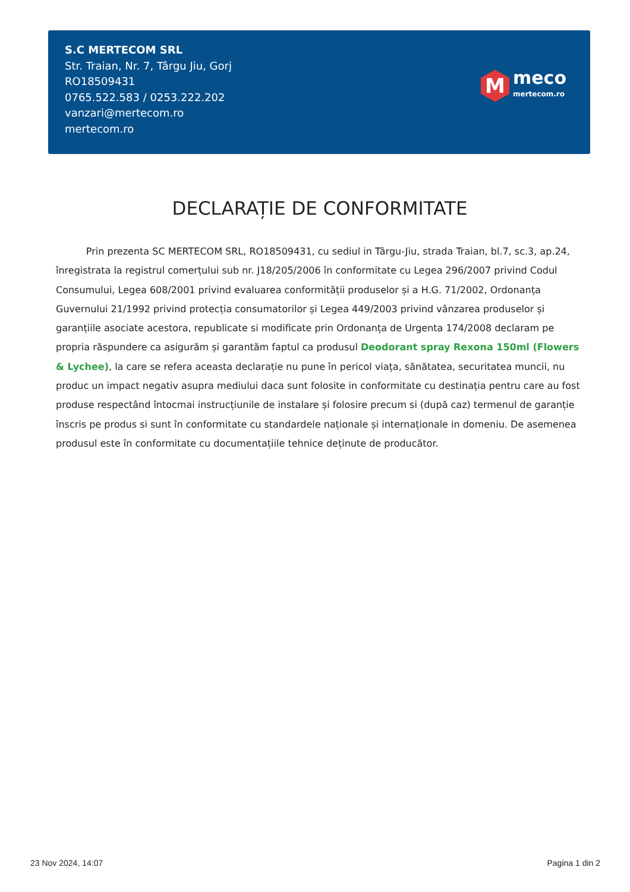S.C MERTECOM SRL
Str. Traian, Nr. 7, Târgu Jiu, Gorj
RO18509431
0765.522.583 / 0253.222.202
vanzari@mertecom.ro
mertecom.ro
M
meco
mertecom.ro
DECLARAȚIE DE CONFORMITATE
Prin prezenta SC MERTECOM SRL, RO18509431, cu sediul in Târgu-Jiu, strada Traian, bl.7, sc.3, ap.24, înregistrata la registrul comerțului sub nr. J18/205/2006 în conformitate cu Legea 296/2007 privind Codul Consumului, Legea 608/2001 privind evaluarea conformității produselor și a H.G. 71/2002, Ordonanța Guvernului 21/1992 privind protecția consumatorilor și Legea 449/2003 privind vânzarea produselor și garanțiile asociate acestora, republicate si modificate prin Ordonanța de Urgenta 174/2008 declaram pe propria răspundere ca asigurăm și garantăm faptul ca produsul Deodorant spray Rexona 150ml (Flowers & Lychee), la care se refera aceasta declarație nu pune în pericol viața, sănătatea, securitatea muncii, nu produc un impact negativ asupra mediului daca sunt folosite in conformitate cu destinația pentru care au fost produse respectând întocmai instrucțiunile de instalare și folosire precum si (după caz) termenul de garanție înscris pe produs si sunt în conformitate cu standardele naționale și internaționale in domeniu. De asemenea produsul este în conformitate cu documentațiile tehnice deținute de producător.
23 Nov 2024, 14:07 Pagina 1 din 2